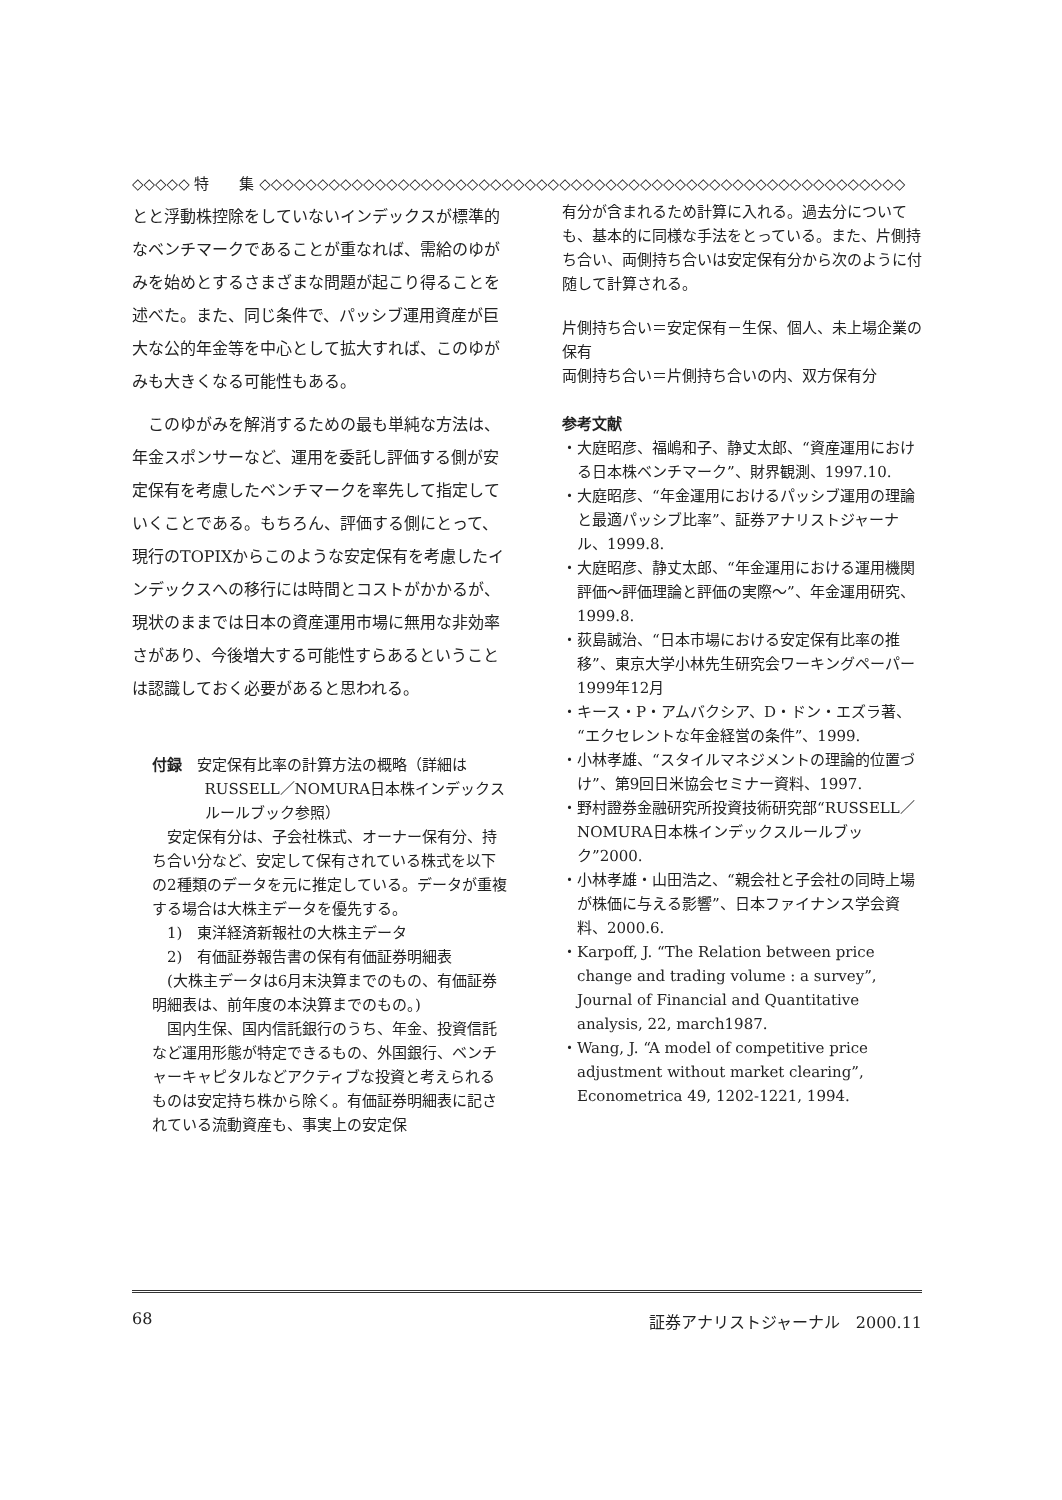◇◇◇◇◇ 特　　集 ◇◇◇◇◇◇◇◇◇◇◇◇◇◇◇◇◇◇◇◇◇◇◇◇◇◇◇◇◇◇◇◇◇◇◇◇◇◇◇◇◇◇◇◇◇◇◇◇◇◇◇◇◇◇◇◇
とと浮動株控除をしていないインデックスが標準的なベンチマークであることが重なれば、需給のゆがみを始めとするさまざまな問題が起こり得ることを述べた。また、同じ条件で、パッシブ運用資産が巨大な公的年金等を中心として拡大すれば、このゆがみも大きくなる可能性もある。
このゆがみを解消するための最も単純な方法は、年金スポンサーなど、運用を委託し評価する側が安定保有を考慮したベンチマークを率先して指定していくことである。もちろん、評価する側にとって、現行のTOPIXからこのような安定保有を考慮したインデックスへの移行には時間とコストがかかるが、現状のままでは日本の資産運用市場に無用な非効率さがあり、今後増大する可能性すらあるということは認識しておく必要があると思われる。
付録　安定保有比率の計算方法の概略（詳細はRUSSELL／NOMURA日本株インデックスルールブック参照）
安定保有分は、子会社株式、オーナー保有分、持ち合い分など、安定して保有されている株式を以下の2種類のデータを元に推定している。データが重複する場合は大株主データを優先する。
　1)　東洋経済新報社の大株主データ
　2)　有価証券報告書の保有有価証券明細表
(大株主データは6月末決算までのもの、有価証券明細表は、前年度の本決算までのもの。)
国内生保、国内信託銀行のうち、年金、投資信託など運用形態が特定できるもの、外国銀行、ベンチャーキャピタルなどアクティブな投資と考えられるものは安定持ち株から除く。有価証券明細表に記されている流動資産も、事実上の安定保
有分が含まれるため計算に入れる。過去分についても、基本的に同様な手法をとっている。また、片側持ち合い、両側持ち合いは安定保有分から次のように付随して計算される。
片側持ち合い＝安定保有－生保、個人、未上場企業の保有
両側持ち合い＝片側持ち合いの内、双方保有分
参考文献
・大庭昭彦、福嶋和子、静丈太郎、“資産運用における日本株ベンチマーク”、財界観測、1997.10.
・大庭昭彦、“年金運用におけるパッシブ運用の理論と最適パッシブ比率”、証券アナリストジャーナル、1999.8.
・大庭昭彦、静丈太郎、“年金運用における運用機関評価～評価理論と評価の実際～”、年金運用研究、1999.8.
・荻島誠治、“日本市場における安定保有比率の推移”、東京大学小林先生研究会ワーキングペーパー1999年12月
・キース・P・アムバクシア、D・ドン・エズラ著、“エクセレントな年金経営の条件”、1999.
・小林孝雄、“スタイルマネジメントの理論的位置づけ”、第9回日米協会セミナー資料、1997.
・野村證券金融研究所投資技術研究部“RUSSELL／NOMURA日本株インデックスルールブック”2000.
・小林孝雄・山田浩之、“親会社と子会社の同時上場が株価に与える影響”、日本ファイナンス学会資料、2000.6.
・Karpoff, J. “The Relation between price change and trading volume : a survey”, Journal of Financial and Quantitative analysis, 22, march1987.
・Wang, J. “A model of competitive price adjustment without market clearing”, Econometrica 49, 1202-1221, 1994.
68 証券アナリストジャーナル　2000.11